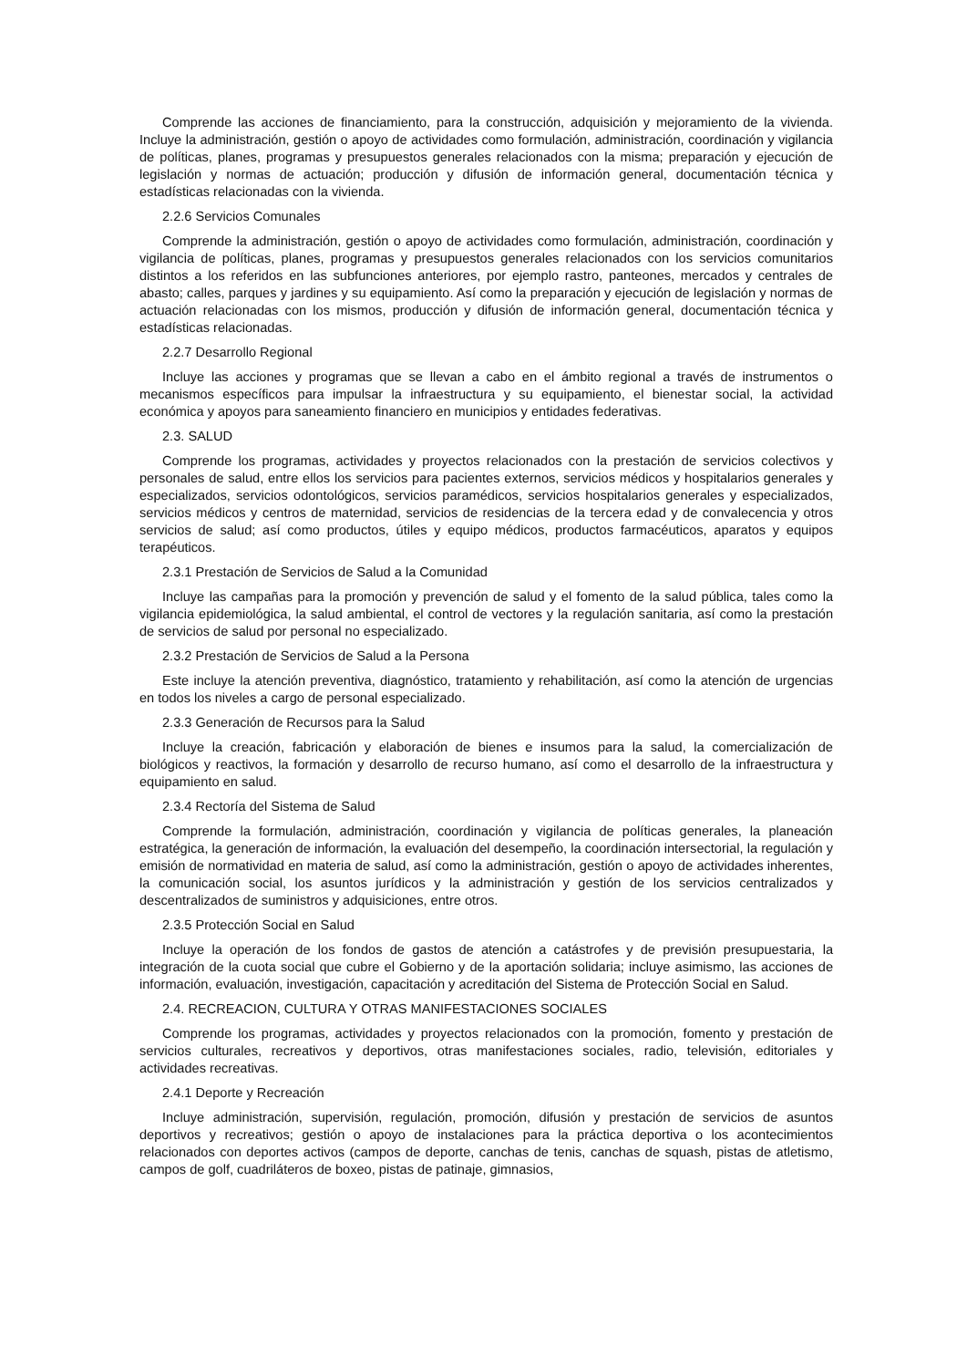Comprende las acciones de financiamiento, para la construcción, adquisición y mejoramiento de la vivienda. Incluye la administración, gestión o apoyo de actividades como formulación, administración, coordinación y vigilancia de políticas, planes, programas y presupuestos generales relacionados con la misma; preparación y ejecución de legislación y normas de actuación; producción y difusión de información general, documentación técnica y estadísticas relacionadas con la vivienda.
2.2.6 Servicios Comunales
Comprende la administración, gestión o apoyo de actividades como formulación, administración, coordinación y vigilancia de políticas, planes, programas y presupuestos generales relacionados con los servicios comunitarios distintos a los referidos en las subfunciones anteriores, por ejemplo rastro, panteones, mercados y centrales de abasto; calles, parques y jardines y su equipamiento. Así como la preparación y ejecución de legislación y normas de actuación relacionadas con los mismos, producción y difusión de información general, documentación técnica y estadísticas relacionadas.
2.2.7 Desarrollo Regional
Incluye las acciones y programas que se llevan a cabo en el ámbito regional a través de instrumentos o mecanismos específicos para impulsar la infraestructura y su equipamiento, el bienestar social, la actividad económica y apoyos para saneamiento financiero en municipios y entidades federativas.
2.3. SALUD
Comprende los programas, actividades y proyectos relacionados con la prestación de servicios colectivos y personales de salud, entre ellos los servicios para pacientes externos, servicios médicos y hospitalarios generales y especializados, servicios odontológicos, servicios paramédicos, servicios hospitalarios generales y especializados, servicios médicos y centros de maternidad, servicios de residencias de la tercera edad y de convalecencia y otros servicios de salud; así como productos, útiles y equipo médicos, productos farmacéuticos, aparatos y equipos terapéuticos.
2.3.1 Prestación de Servicios de Salud a la Comunidad
Incluye las campañas para la promoción y prevención de salud y el fomento de la salud pública, tales como la vigilancia epidemiológica, la salud ambiental, el control de vectores y la regulación sanitaria, así como la prestación de servicios de salud por personal no especializado.
2.3.2 Prestación de Servicios de Salud a la Persona
Este incluye la atención preventiva, diagnóstico, tratamiento y rehabilitación, así como la atención de urgencias en todos los niveles a cargo de personal especializado.
2.3.3 Generación de Recursos para la Salud
Incluye la creación, fabricación y elaboración de bienes e insumos para la salud, la comercialización de biológicos y reactivos, la formación y desarrollo de recurso humano, así como el desarrollo de la infraestructura y equipamiento en salud.
2.3.4 Rectoría del Sistema de Salud
Comprende la formulación, administración, coordinación y vigilancia de políticas generales, la planeación estratégica, la generación de información, la evaluación del desempeño, la coordinación intersectorial, la regulación y emisión de normatividad en materia de salud, así como la administración, gestión o apoyo de actividades inherentes, la comunicación social, los asuntos jurídicos y la administración y gestión de los servicios centralizados y descentralizados de suministros y adquisiciones, entre otros.
2.3.5 Protección Social en Salud
Incluye la operación de los fondos de gastos de atención a catástrofes y de previsión presupuestaria, la integración de la cuota social que cubre el Gobierno y de la aportación solidaria; incluye asimismo, las acciones de información, evaluación, investigación, capacitación y acreditación del Sistema de Protección Social en Salud.
2.4. RECREACION, CULTURA Y OTRAS MANIFESTACIONES SOCIALES
Comprende los programas, actividades y proyectos relacionados con la promoción, fomento y prestación de servicios culturales, recreativos y deportivos, otras manifestaciones sociales, radio, televisión, editoriales y actividades recreativas.
2.4.1 Deporte y Recreación
Incluye administración, supervisión, regulación, promoción, difusión y prestación de servicios de asuntos deportivos y recreativos; gestión o apoyo de instalaciones para la práctica deportiva o los acontecimientos relacionados con deportes activos (campos de deporte, canchas de tenis, canchas de squash, pistas de atletismo, campos de golf, cuadriláteros de boxeo, pistas de patinaje, gimnasios,